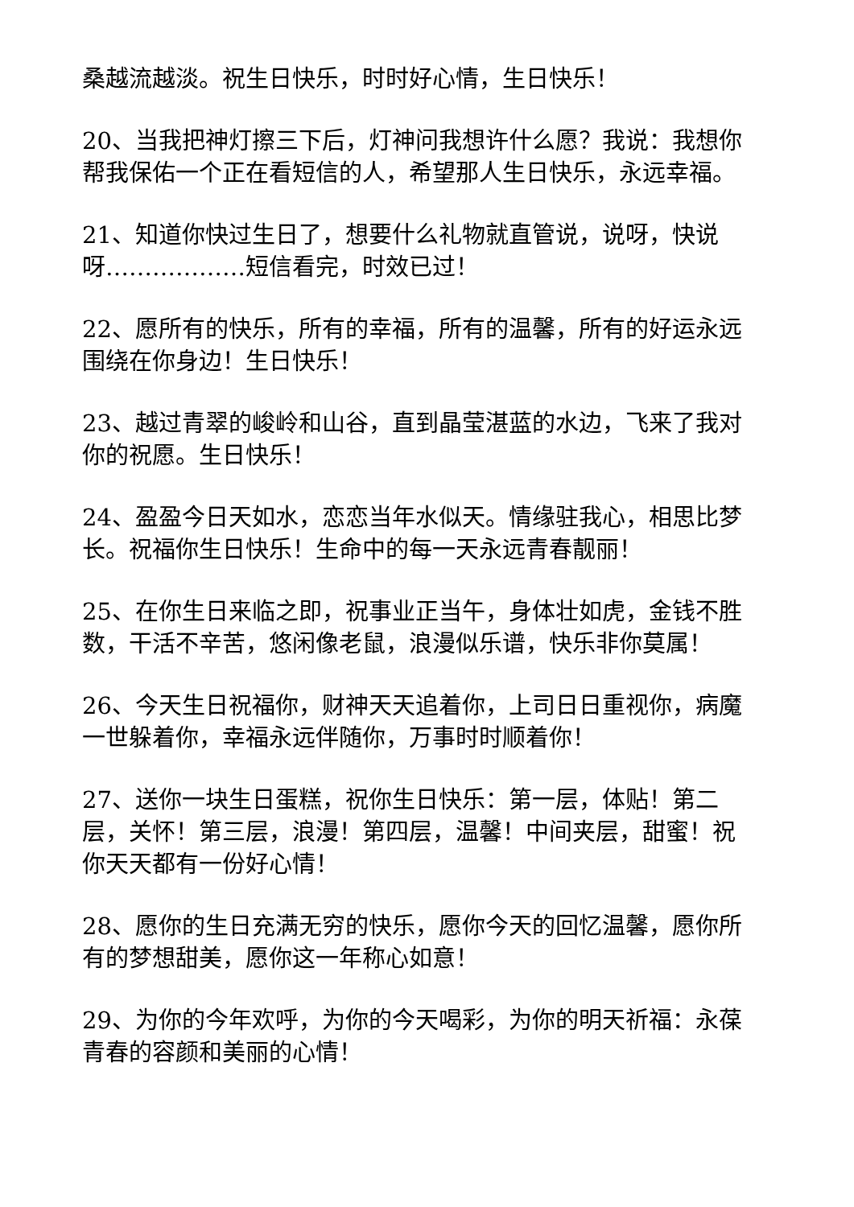桑越流越淡。祝生日快乐，时时好心情，生日快乐！
20、当我把神灯擦三下后，灯神问我想许什么愿？我说：我想你帮我保佑一个正在看短信的人，希望那人生日快乐，永远幸福。
21、知道你快过生日了，想要什么礼物就直管说，说呀，快说呀………………短信看完，时效已过！
22、愿所有的快乐，所有的幸福，所有的温馨，所有的好运永远围绕在你身边！生日快乐！
23、越过青翠的峻岭和山谷，直到晶莹湛蓝的水边，飞来了我对你的祝愿。生日快乐！
24、盈盈今日天如水，恋恋当年水似天。情缘驻我心，相思比梦长。祝福你生日快乐！生命中的每一天永远青春靓丽！
25、在你生日来临之即，祝事业正当午，身体壮如虎，金钱不胜数，干活不辛苦，悠闲像老鼠，浪漫似乐谱，快乐非你莫属！
26、今天生日祝福你，财神天天追着你，上司日日重视你，病魔一世躲着你，幸福永远伴随你，万事时时顺着你！
27、送你一块生日蛋糕，祝你生日快乐：第一层，体贴！第二层，关怀！第三层，浪漫！第四层，温馨！中间夹层，甜蜜！祝你天天都有一份好心情！
28、愿你的生日充满无穷的快乐，愿你今天的回忆温馨，愿你所有的梦想甜美，愿你这一年称心如意！
29、为你的今年欢呼，为你的今天喝彩，为你的明天祈福：永葆青春的容颜和美丽的心情！